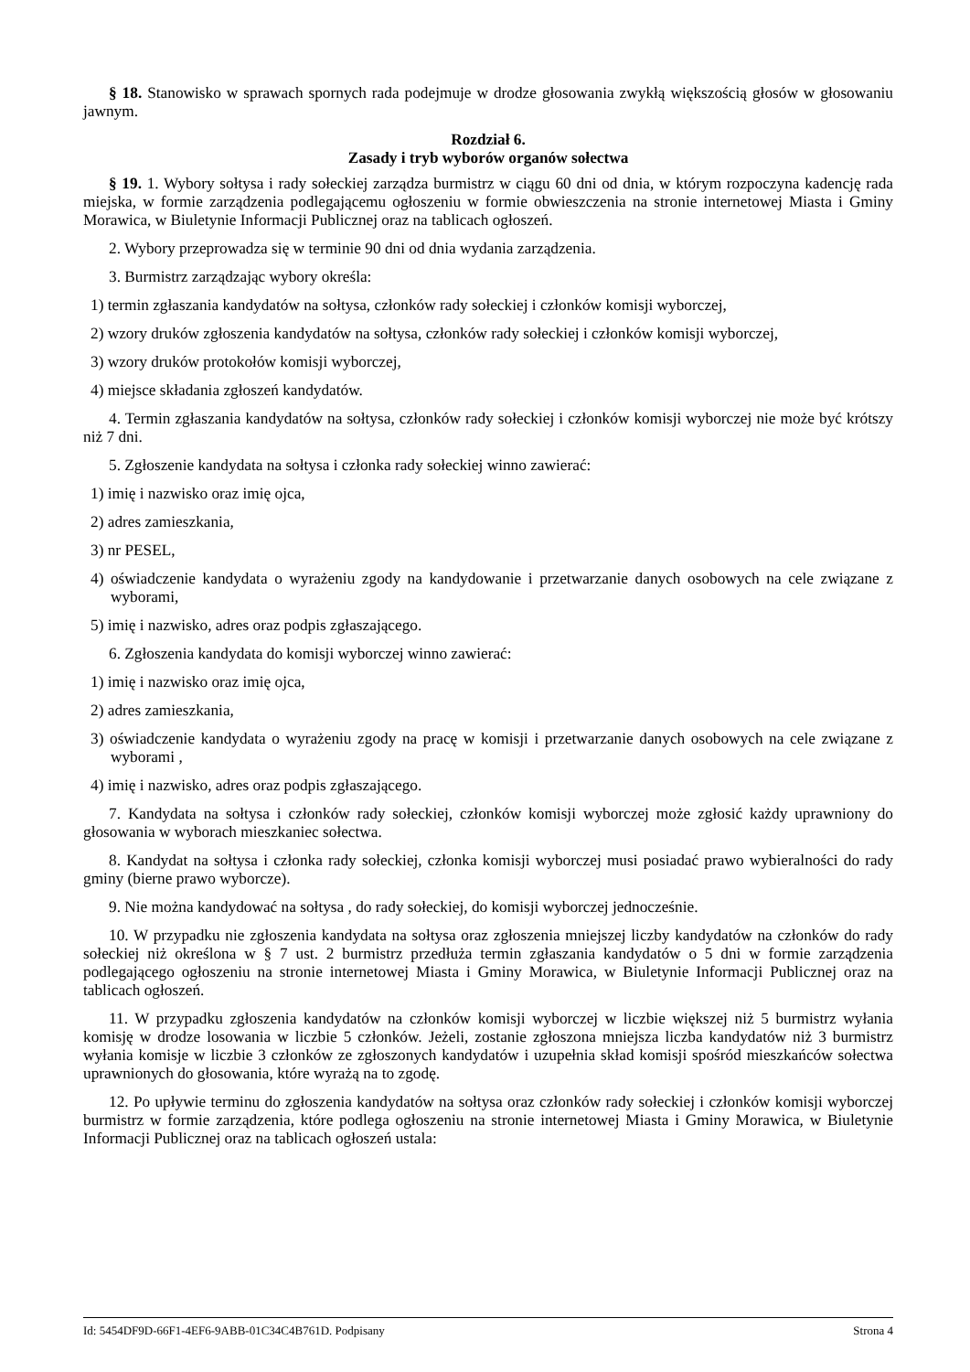§ 18. Stanowisko w sprawach spornych rada podejmuje w drodze głosowania zwykłą większością głosów w głosowaniu jawnym.
Rozdział 6.
Zasady i tryb wyborów organów sołectwa
§ 19. 1. Wybory sołtysa i rady sołeckiej zarządza burmistrz w ciągu 60 dni od dnia, w którym rozpoczyna kadencję rada miejska, w formie zarządzenia podlegającemu ogłoszeniu w formie obwieszczenia na stronie internetowej Miasta i Gminy Morawica, w Biuletynie Informacji Publicznej oraz na tablicach ogłoszeń.
2. Wybory przeprowadza się w terminie 90 dni od dnia wydania zarządzenia.
3. Burmistrz zarządzając wybory określa:
1) termin zgłaszania kandydatów na sołtysa, członków rady sołeckiej i członków komisji wyborczej,
2) wzory druków zgłoszenia kandydatów na sołtysa, członków rady sołeckiej i członków komisji wyborczej,
3) wzory druków protokołów komisji wyborczej,
4) miejsce składania zgłoszeń kandydatów.
4. Termin zgłaszania kandydatów na sołtysa, członków rady sołeckiej i członków komisji wyborczej nie może być krótszy niż 7 dni.
5. Zgłoszenie kandydata na sołtysa i członka rady sołeckiej winno zawierać:
1) imię i nazwisko oraz imię ojca,
2) adres zamieszkania,
3) nr PESEL,
4) oświadczenie kandydata o wyrażeniu zgody na kandydowanie i przetwarzanie danych osobowych na cele związane z wyborami,
5) imię i nazwisko, adres oraz podpis zgłaszającego.
6. Zgłoszenia kandydata do komisji wyborczej winno zawierać:
1) imię i nazwisko oraz imię ojca,
2) adres zamieszkania,
3) oświadczenie kandydata o wyrażeniu zgody na pracę w komisji i przetwarzanie danych osobowych na cele związane z wyborami ,
4) imię i nazwisko, adres oraz podpis zgłaszającego.
7. Kandydata na sołtysa i członków rady sołeckiej, członków komisji wyborczej może zgłosić każdy uprawniony do głosowania w wyborach mieszkaniec sołectwa.
8. Kandydat na sołtysa i członka rady sołeckiej, członka komisji wyborczej musi posiadać prawo wybieralności do rady gminy (bierne prawo wyborcze).
9. Nie można kandydować na sołtysa , do rady sołeckiej, do komisji wyborczej jednocześnie.
10. W przypadku nie zgłoszenia kandydata na sołtysa oraz zgłoszenia mniejszej liczby kandydatów na członków do rady sołeckiej niż określona w § 7 ust. 2 burmistrz przedłuża termin zgłaszania kandydatów o 5 dni w formie zarządzenia podlegającego ogłoszeniu na stronie internetowej Miasta i Gminy Morawica, w Biuletynie Informacji Publicznej oraz na tablicach ogłoszeń.
11. W przypadku zgłoszenia kandydatów na członków komisji wyborczej w liczbie większej niż 5 burmistrz wyłania komisję w drodze losowania w liczbie 5 członków. Jeżeli, zostanie zgłoszona mniejsza liczba kandydatów niż 3 burmistrz wyłania komisje w liczbie 3 członków ze zgłoszonych kandydatów i uzupełnia skład komisji spośród mieszkańców sołectwa uprawnionych do głosowania, które wyrażą na to zgodę.
12. Po upływie terminu do zgłoszenia kandydatów na sołtysa oraz członków rady sołeckiej i członków komisji wyborczej burmistrz w formie zarządzenia, które podlega ogłoszeniu na stronie internetowej Miasta i Gminy Morawica, w Biuletynie Informacji Publicznej oraz na tablicach ogłoszeń ustala:
Id: 5454DF9D-66F1-4EF6-9ABB-01C34C4B761D. Podpisany Strona 4